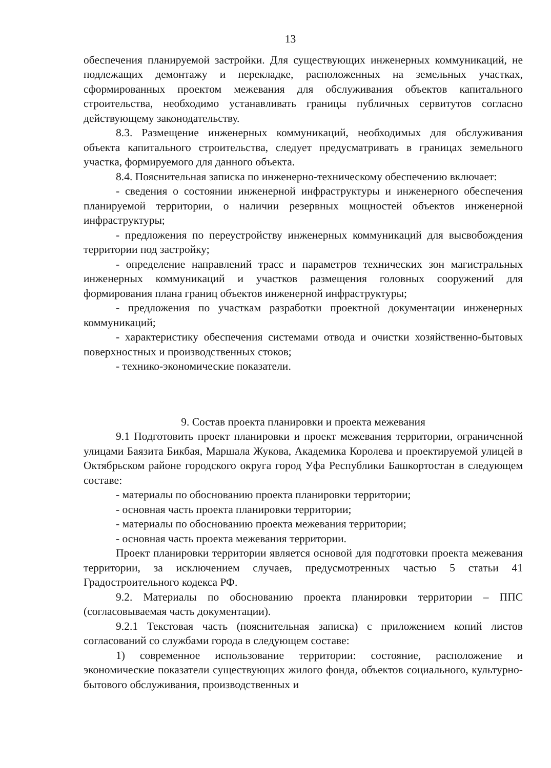13
обеспечения планируемой застройки. Для существующих инженерных коммуникаций, не подлежащих демонтажу и перекладке, расположенных на земельных участках, сформированных проектом межевания для обслуживания объектов капитального строительства, необходимо устанавливать границы публичных сервитутов согласно действующему законодательству.
8.3. Размещение инженерных коммуникаций, необходимых для обслуживания объекта капитального строительства, следует предусматривать в границах земельного участка, формируемого для данного объекта.
8.4. Пояснительная записка по инженерно-техническому обеспечению включает:
- сведения о состоянии инженерной инфраструктуры и инженерного обеспечения планируемой территории, о наличии резервных мощностей объектов инженерной инфраструктуры;
- предложения по переустройству инженерных коммуникаций для высвобождения территории под застройку;
- определение направлений трасс и параметров технических зон магистральных инженерных коммуникаций и участков размещения головных сооружений для формирования плана границ объектов инженерной инфраструктуры;
- предложения по участкам разработки проектной документации инженерных коммуникаций;
- характеристику обеспечения системами отвода и очистки хозяйственно-бытовых поверхностных и производственных стоков;
- технико-экономические показатели.
9. Состав проекта планировки и проекта межевания
9.1 Подготовить проект планировки и проект межевания территории, ограниченной улицами Баязита Бикбая, Маршала Жукова, Академика Королева и проектируемой улицей в Октябрьском районе городского округа город Уфа Республики Башкортостан в следующем составе:
- материалы по обоснованию проекта планировки территории;
- основная часть проекта планировки территории;
- материалы по обоснованию проекта межевания территории;
- основная часть проекта межевания территории.
Проект планировки территории является основой для подготовки проекта межевания территории, за исключением случаев, предусмотренных частью 5 статьи 41 Градостроительного кодекса РФ.
9.2. Материалы по обоснованию проекта планировки территории – ППС (согласовываемая часть документации).
9.2.1 Текстовая часть (пояснительная записка) с приложением копий листов согласований со службами города в следующем составе:
1) современное использование территории: состояние, расположение и экономические показатели существующих жилого фонда, объектов социального, культурно-бытового обслуживания, производственных и